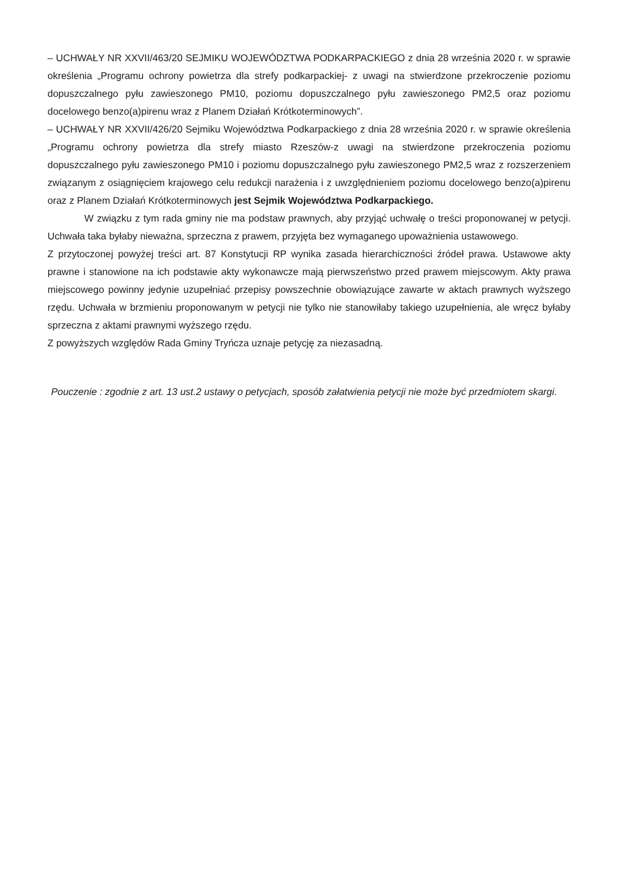– UCHWAŁY NR XXVII/463/20 SEJMIKU WOJEWÓDZTWA PODKARPACKIEGO z dnia 28 września 2020 r. w sprawie określenia „Programu ochrony powietrza dla strefy podkarpackiej- z uwagi na stwierdzone przekroczenie poziomu dopuszczalnego pyłu zawieszonego PM10, poziomu dopuszczalnego pyłu zawieszonego PM2,5 oraz poziomu docelowego benzo(a)pirenu wraz z Planem Działań Krótkoterminowych”.
– UCHWAŁY NR XXVII/426/20 Sejmiku Województwa Podkarpackiego z dnia 28 września 2020 r. w sprawie określenia „Programu ochrony powietrza dla strefy miasto Rzeszów-z uwagi na stwierdzone przekroczenia poziomu dopuszczalnego pyłu zawieszonego PM10 i poziomu dopuszczalnego pyłu zawieszonego PM2,5 wraz z rozszerzeniem związanym z osiągnięciem krajowego celu redukcji narażenia i z uwzględnieniem poziomu docelowego benzo(a)pirenu oraz z Planem Działań Krótkoterminowych jest Sejmik Województwa Podkarpackiego.
W związku z tym rada gminy nie ma podstaw prawnych, aby przyjąć uchwałę o treści proponowanej w petycji. Uchwała taka byłaby nieważna, sprzeczna z prawem, przyjęta bez wymaganego upoważnienia ustawowego.
Z przytoczonej powyżej treści art. 87 Konstytucji RP wynika zasada hierarchiczności źródeł prawa. Ustawowe akty prawne i stanowione na ich podstawie akty wykonawcze mają pierwszeństwo przed prawem miejscowym. Akty prawa miejscowego powinny jedynie uzupełniać przepisy powszechnie obowiązujące zawarte w aktach prawnych wyższego rzędu. Uchwała w brzmieniu proponowanym w petycji nie tylko nie stanowiłaby takiego uzupełnienia, ale wręcz byłaby sprzeczna z aktami prawnymi wyższego rzędu.
Z powyższych względów Rada Gminy Tryńcza uznaje petycję za niezasadną.
Pouczenie : zgodnie z art. 13 ust.2 ustawy o petycjach, sposób załatwienia petycji nie może być przedmiotem skargi.